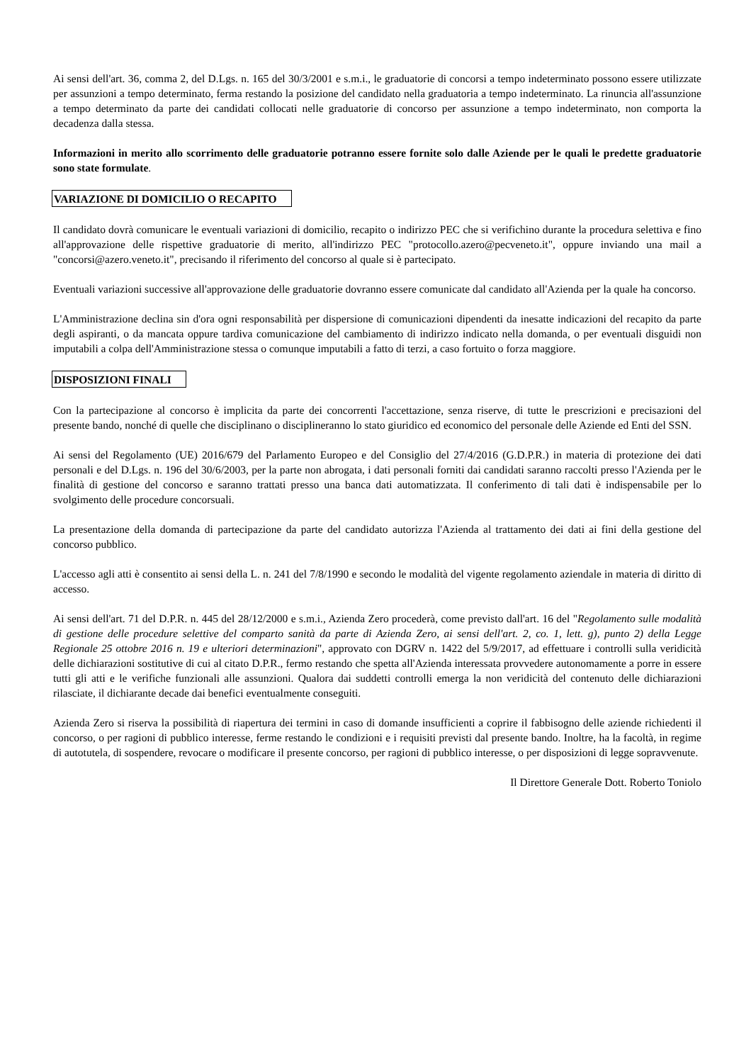Ai sensi dell'art. 36, comma 2, del D.Lgs. n. 165 del 30/3/2001 e s.m.i., le graduatorie di concorsi a tempo indeterminato possono essere utilizzate per assunzioni a tempo determinato, ferma restando la posizione del candidato nella graduatoria a tempo indeterminato. La rinuncia all'assunzione a tempo determinato da parte dei candidati collocati nelle graduatorie di concorso per assunzione a tempo indeterminato, non comporta la decadenza dalla stessa.
Informazioni in merito allo scorrimento delle graduatorie potranno essere fornite solo dalle Aziende per le quali le predette graduatorie sono state formulate.
VARIAZIONE DI DOMICILIO O RECAPITO
Il candidato dovrà comunicare le eventuali variazioni di domicilio, recapito o indirizzo PEC che si verifichino durante la procedura selettiva e fino all'approvazione delle rispettive graduatorie di merito, all'indirizzo PEC "protocollo.azero@pecveneto.it", oppure inviando una mail a "concorsi@azero.veneto.it", precisando il riferimento del concorso al quale si è partecipato.
Eventuali variazioni successive all'approvazione delle graduatorie dovranno essere comunicate dal candidato all'Azienda per la quale ha concorso.
L'Amministrazione declina sin d'ora ogni responsabilità per dispersione di comunicazioni dipendenti da inesatte indicazioni del recapito da parte degli aspiranti, o da mancata oppure tardiva comunicazione del cambiamento di indirizzo indicato nella domanda, o per eventuali disguidi non imputabili a colpa dell'Amministrazione stessa o comunque imputabili a fatto di terzi, a caso fortuito o forza maggiore.
DISPOSIZIONI FINALI
Con la partecipazione al concorso è implicita da parte dei concorrenti l'accettazione, senza riserve, di tutte le prescrizioni e precisazioni del presente bando, nonché di quelle che disciplinano o disciplineranno lo stato giuridico ed economico del personale delle Aziende ed Enti del SSN.
Ai sensi del Regolamento (UE) 2016/679 del Parlamento Europeo e del Consiglio del 27/4/2016 (G.D.P.R.) in materia di protezione dei dati personali e del D.Lgs. n. 196 del 30/6/2003, per la parte non abrogata, i dati personali forniti dai candidati saranno raccolti presso l'Azienda per le finalità di gestione del concorso e saranno trattati presso una banca dati automatizzata. Il conferimento di tali dati è indispensabile per lo svolgimento delle procedure concorsuali.
La presentazione della domanda di partecipazione da parte del candidato autorizza l'Azienda al trattamento dei dati ai fini della gestione del concorso pubblico.
L'accesso agli atti è consentito ai sensi della L. n. 241 del 7/8/1990 e secondo le modalità del vigente regolamento aziendale in materia di diritto di accesso.
Ai sensi dell'art. 71 del D.P.R. n. 445 del 28/12/2000 e s.m.i., Azienda Zero procederà, come previsto dall'art. 16 del "Regolamento sulle modalità di gestione delle procedure selettive del comparto sanità da parte di Azienda Zero, ai sensi dell'art. 2, co. 1, lett. g), punto 2) della Legge Regionale 25 ottobre 2016 n. 19 e ulteriori determinazioni", approvato con DGRV n. 1422 del 5/9/2017, ad effettuare i controlli sulla veridicità delle dichiarazioni sostitutive di cui al citato D.P.R., fermo restando che spetta all'Azienda interessata provvedere autonomamente a porre in essere tutti gli atti e le verifiche funzionali alle assunzioni. Qualora dai suddetti controlli emerga la non veridicità del contenuto delle dichiarazioni rilasciate, il dichiarante decade dai benefici eventualmente conseguiti.
Azienda Zero si riserva la possibilità di riapertura dei termini in caso di domande insufficienti a coprire il fabbisogno delle aziende richiedenti il concorso, o per ragioni di pubblico interesse, ferme restando le condizioni e i requisiti previsti dal presente bando. Inoltre, ha la facoltà, in regime di autotutela, di sospendere, revocare o modificare il presente concorso, per ragioni di pubblico interesse, o per disposizioni di legge sopravvenute.
Il Direttore Generale Dott. Roberto Toniolo